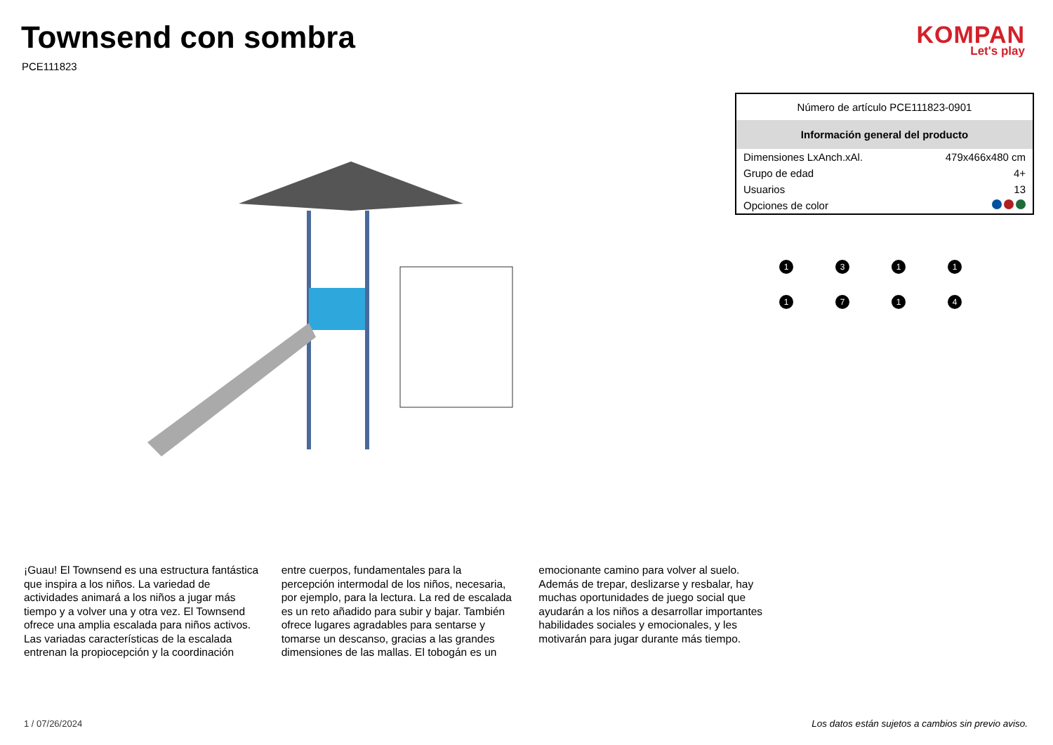Townsend con sombra
PCE111823
KOMPAN
Let's play
| Número de artículo PCE111823-0901 | |
| Información general del producto | |
| Dimensiones LxAnch.xAl. | 479x466x480 cm |
| Grupo de edad | 4+ |
| Usuarios | 13 |
| Opciones de color | |
1
3
1
1
1
7
1
4
¡Guau! El Townsend es una estructura fantástica que inspira a los niños. La variedad de actividades animará a los niños a jugar más tiempo y a volver una y otra vez. El Townsend ofrece una amplia escalada para niños activos. Las variadas características de la escalada entrenan la propiocepción y la coordinación entre cuerpos, fundamentales para la percepción intermodal de los niños, necesaria, por ejemplo, para la lectura. La red de escalada es un reto añadido para subir y bajar. También ofrece lugares agradables para sentarse y tomarse un descanso, gracias a las grandes dimensiones de las mallas. El tobogán es un emocionante camino para volver al suelo. Además de trepar, deslizarse y resbalar, hay muchas oportunidades de juego social que ayudarán a los niños a desarrollar importantes habilidades sociales y emocionales, y les motivarán para jugar durante más tiempo.
1 / 07/26/2024
Los datos están sujetos a cambios sin previo aviso.